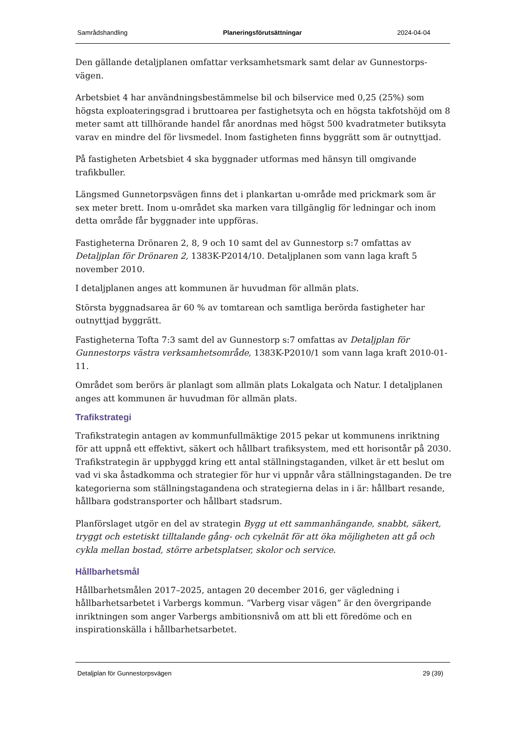Samrådshandling Planeringsförutsättningar 2024-04-04
Den gällande detaljplanen omfattar verksamhetsmark samt delar av Gunnestorps-vägen.
Arbetsbiet 4 har användningsbestämmelse bil och bilservice med 0,25 (25%) som högsta exploateringsgrad i bruttoarea per fastighetsyta och en högsta takfotshöjd om 8 meter samt att tillhörande handel får anordnas med högst 500 kvadratmeter butiksyta varav en mindre del för livsmedel. Inom fastigheten finns byggrätt som är outnyttjad.
På fastigheten Arbetsbiet 4 ska byggnader utformas med hänsyn till omgivande trafikbuller.
Längsmed Gunnetorpsvägen finns det i plankartan u-område med prickmark som är sex meter brett. Inom u-området ska marken vara tillgänglig för ledningar och inom detta område får byggnader inte uppföras.
Fastigheterna Drönaren 2, 8, 9 och 10 samt del av Gunnestorp s:7 omfattas av Detaljplan för Drönaren 2, 1383K-P2014/10. Detaljplanen som vann laga kraft 5 november 2010.
I detaljplanen anges att kommunen är huvudman för allmän plats.
Största byggnadsarea är 60 % av tomtarean och samtliga berörda fastigheter har outnyttjad byggrätt.
Fastigheterna Tofta 7:3 samt del av Gunnestorp s:7 omfattas av Detaljplan för Gunnestorps västra verksamhetsområde, 1383K-P2010/1 som vann laga kraft 2010-01-11.
Området som berörs är planlagt som allmän plats Lokalgata och Natur. I detaljplanen anges att kommunen är huvudman för allmän plats.
Trafikstrategi
Trafikstrategin antagen av kommunfullmäktige 2015 pekar ut kommunens inriktning för att uppnå ett effektivt, säkert och hållbart trafiksystem, med ett horisontår på 2030. Trafikstrategin är uppbyggd kring ett antal ställningstaganden, vilket är ett beslut om vad vi ska åstadkomma och strategier för hur vi uppnår våra ställningstaganden. De tre kategorierna som ställningstagandena och strategierna delas in i är: hållbart resande, hållbara godstransporter och hållbart stadsrum.
Planförslaget utgör en del av strategin Bygg ut ett sammanhängande, snabbt, säkert, tryggt och estetiskt tilltalande gång- och cykelnät för att öka möjligheten att gå och cykla mellan bostad, större arbetsplatser, skolor och service.
Hållbarhetsmål
Hållbarhetsmålen 2017–2025, antagen 20 december 2016, ger vägledning i hållbarhetsarbetet i Varbergs kommun. ”Varberg visar vägen” är den övergripande inriktningen som anger Varbergs ambitionsnivå om att bli ett föredöme och en inspirationskälla i hållbarhetsarbetet.
Detaljplan för Gunnestorpsvägen 29 (39)